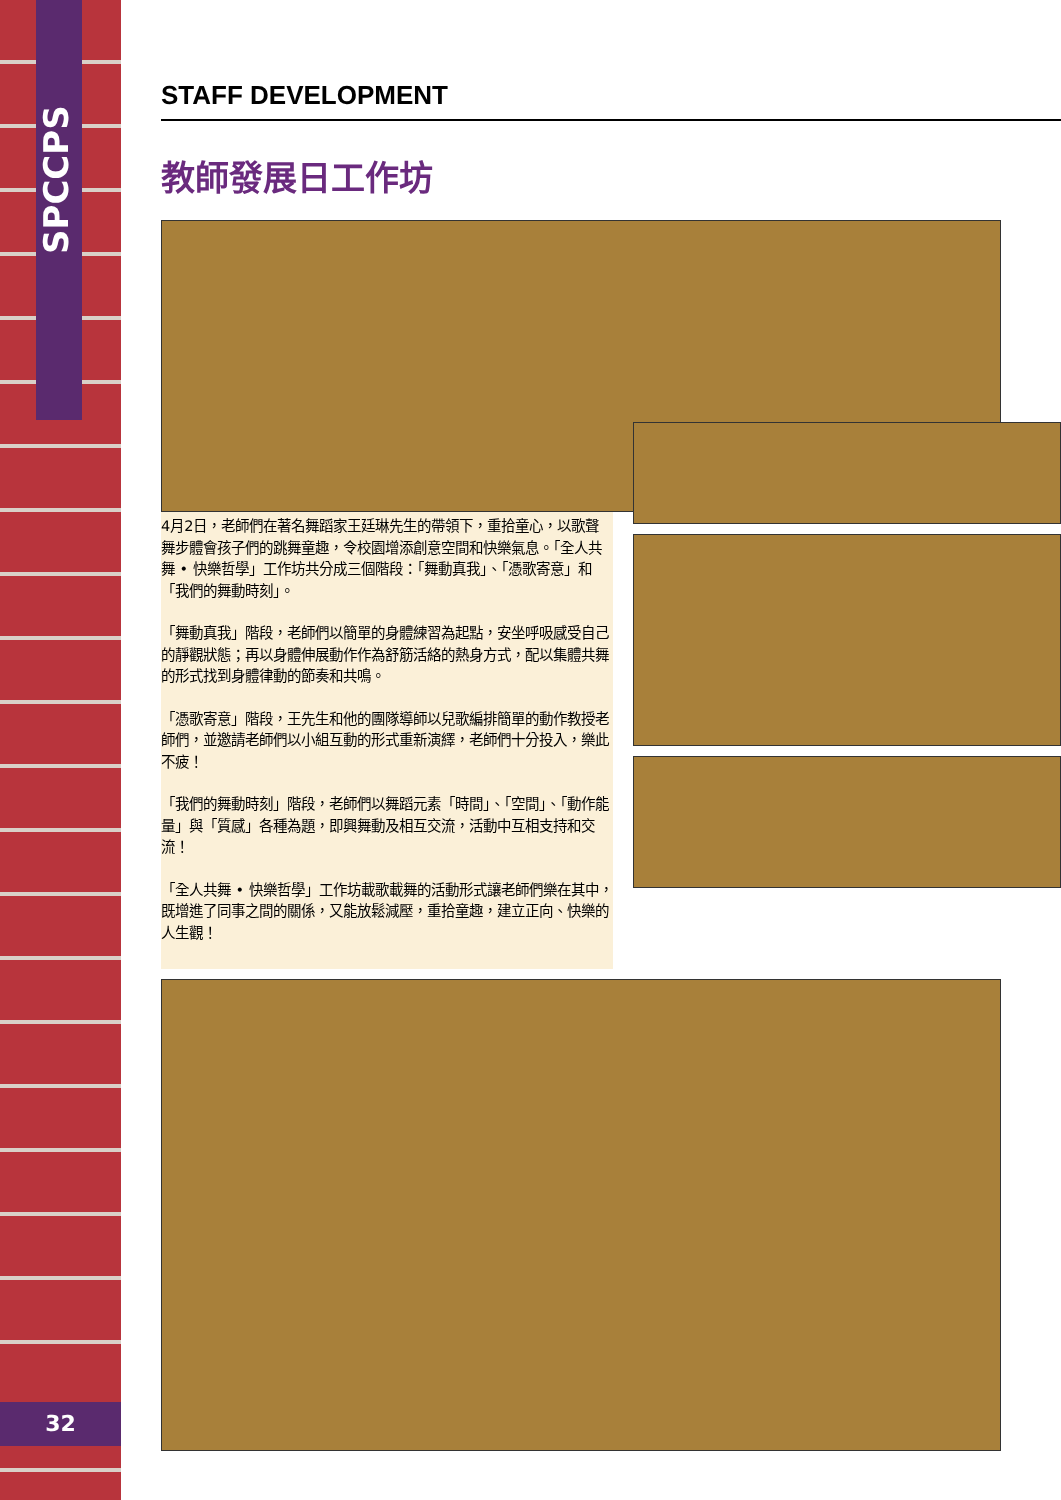SPCCPS
32
STAFF DEVELOPMENT
教師發展日工作坊
4月2日，老師們在著名舞蹈家王廷琳先生的帶領下，重拾童心，以歌聲舞步體會孩子們的跳舞童趣，令校園增添創意空間和快樂氣息。「全人共舞 • 快樂哲學」工作坊共分成三個階段：「舞動真我」、「憑歌寄意」和「我們的舞動時刻」。
「舞動真我」階段，老師們以簡單的身體練習為起點，安坐呼吸感受自己的靜觀狀態；再以身體伸展動作作為舒筋活絡的熱身方式，配以集體共舞的形式找到身體律動的節奏和共鳴。
「憑歌寄意」階段，王先生和他的團隊導師以兒歌編排簡單的動作教授老師們，並邀請老師們以小組互動的形式重新演繹，老師們十分投入，樂此不疲！
「我們的舞動時刻」階段，老師們以舞蹈元素「時間」、「空間」、「動作能量」與「質感」各種為題，即興舞動及相互交流，活動中互相支持和交流！
「全人共舞 • 快樂哲學」工作坊載歌載舞的活動形式讓老師們樂在其中，既增進了同事之間的關係，又能放鬆減壓，重拾童趣，建立正向、快樂的人生觀！